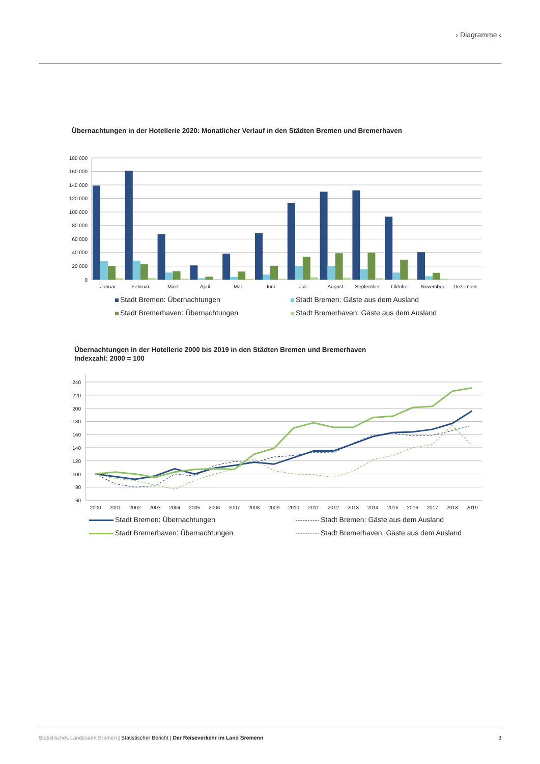› Diagramme ‹
Übernachtungen in der Hotellerie 2020: Monatlicher Verlauf in den Städten Bremen und Bremerhaven
180 000
160 000
140 000
120 000
100 000
80 000
60 000
40 000
20 000
0
Januar
Februar
März
April
Mai
Juni
Juli
August
September
Oktober
November
Dezember
Stadt Bremen: Übernachtungen
Stadt Bremen: Gäste aus dem Ausland
Stadt Bremerhaven: Übernachtungen
Stadt Bremerhaven: Gäste aus dem Ausland
Übernachtungen in der Hotellerie 2000 bis 2019 in den Städten Bremen und Bremerhaven
Indexzahl: 2000 = 100
240
220
200
180
160
140
120
100
80
60
2000
2001
2002
2003
2004
2005
2006
2007
2008
2009
2010
2011
2012
2013
2014
2015
2016
2017
2018
2019
Stadt Bremen: Übernachtungen
Stadt Bremen: Gäste aus dem Ausland
Stadt Bremerhaven: Übernachtungen
Stadt Bremerhaven: Gäste aus dem Ausland
Statistisches Landesamt Bremen | Statistischer Bericht | Der Reiseverkehr im Land Bremenn
3